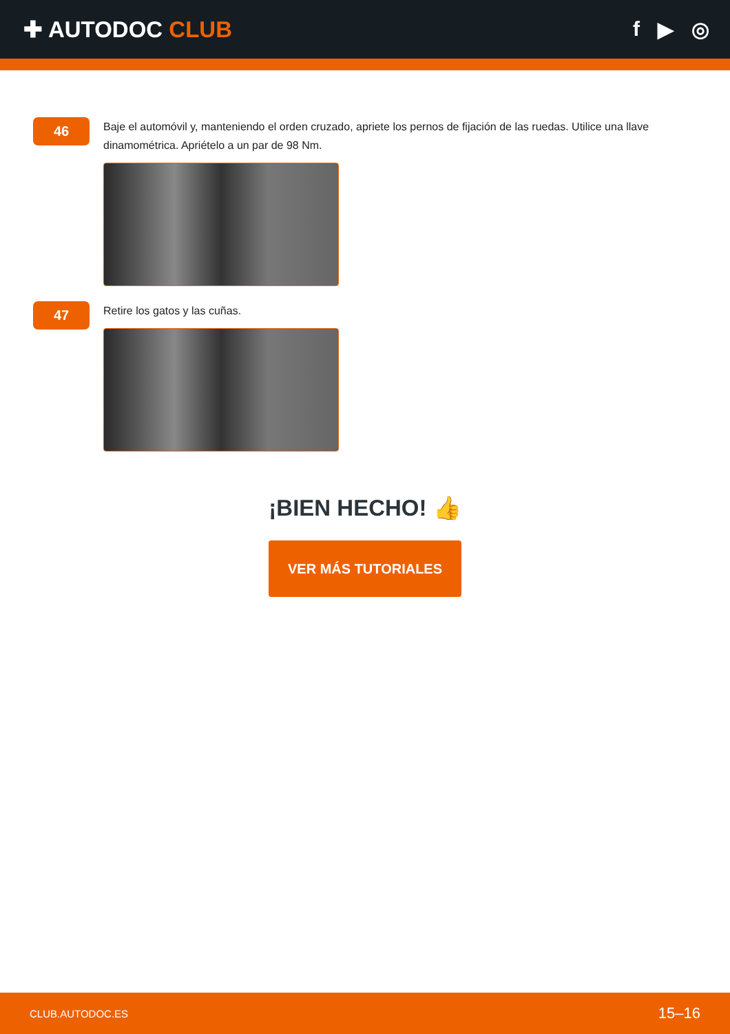✚ AUTODOC CLUB f ▶ ◎
46
Baje el automóvil y, manteniendo el orden cruzado, apriete los pernos de fijación de las ruedas. Utilice una llave dinamométrica. Apriételo a un par de 98 Nm.
47
Retire los gatos y las cuñas.
¡BIEN HECHO! 👍
VER MÁS TUTORIALES
CLUB.AUTODOC.ES 15–16